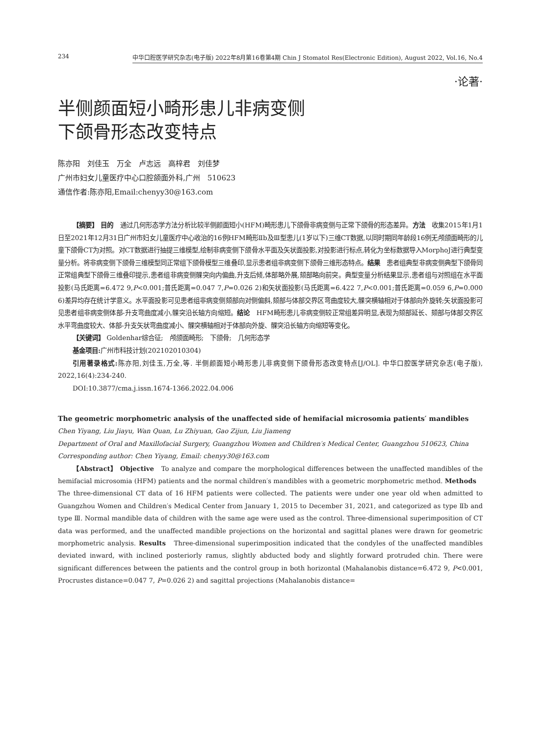234 中华口腔医学研究杂志(电子版) 2022年8月第16卷第4期 Chin J Stomatol Res(Electronic Edition), August 2022, Vol.16, No.4
·论著·
半侧颜面短小畸形患儿非病变侧
下颌骨形态改变特点
陈亦阳　刘佳玉　万全　卢志远　高梓君　刘佳梦
广州市妇女儿童医疗中心口腔颌面外科,广州　510623
通信作者:陈亦阳,Email:chenyy30@163.com
【摘要】 目的　通过几何形态学方法分析比较半侧颜面短小(HFM)畸形患儿下颌骨非病变侧与正常下颌骨的形态差异。方法　收集2015年1月1日至2021年12月31日广州市妇女儿童医疗中心收治的16例HFM畸形Ⅱb及Ⅲ型患儿(1岁以下)三维CT数据,以同时期同年龄段16例无颅颌面畸形的儿童下颌骨CT为对照。对CT数据进行抽提三维模型,绘制非病变侧下颌骨水平面及矢状面投影,对投影进行标点,转化为坐标数据导入MorphoJ进行典型变量分析。将非病变侧下颌骨三维模型同正常组下颌骨模型三维叠印,显示患者组非病变侧下颌骨三维形态特点。结果　患者组典型非病变侧典型下颌骨同正常组典型下颌骨三维叠印提示,患者组非病变侧髁突向内偏曲,升支后倾,体部略外展,颏部略向前突。典型变量分析结果显示,患者组与对照组在水平面投影(马氏距离=6.472 9,P<0.001;普氏距离=0.047 7,P=0.026 2)和矢状面投影(马氏距离=6.422 7,P<0.001;普氏距离=0.059 6,P=0.000 6)差异均存在统计学意义。水平面投影可见患者组非病变侧颏部向对侧偏斜,颏部与体部交界区弯曲度较大,髁突横轴相对于体部向外旋转;矢状面投影可见患者组非病变侧体部-升支弯曲度减小,髁突沿长轴方向缩短。结论　HFM畸形患儿非病变侧较正常组差异明显,表现为颏部延长、颏部与体部交界区水平弯曲度较大、体部-升支矢状弯曲度减小、髁突横轴相对于体部向外旋、髁突沿长轴方向缩短等变化。
【关键词】 Goldenhar综合征;　颅颌面畸形;　下颌骨;　几何形态学
基金项目: 广州市科技计划(202102010304)
引用著录格式: 陈亦阳,刘佳玉,万全,等. 半侧颜面短小畸形患儿非病变侧下颌骨形态改变特点[J/OL]. 中华口腔医学研究杂志(电子版), 2022,16(4):234-240.
DOI:10.3877/cma.j.issn.1674-1366.2022.04.006
The geometric morphometric analysis of the unaffected side of hemifacial microsomia patients′ mandibles
Chen Yiyang, Liu Jiayu, Wan Quan, Lu Zhiyuan, Gao Zijun, Liu Jiameng
Department of Oral and Maxillofacial Surgery, Guangzhou Women and Children′s Medical Center, Guangzhou 510623, China
Corresponding author: Chen Yiyang, Email: chenyy30@163.com
【Abstract】 Objective　To analyze and compare the morphological differences between the unaffected mandibles of the hemifacial microsomia (HFM) patients and the normal children′s mandibles with a geometric morphometric method. Methods　The three-dimensional CT data of 16 HFM patients were collected. The patients were under one year old when admitted to Guangzhou Women and Children′s Medical Center from January 1, 2015 to December 31, 2021, and categorized as type Ⅱb and type Ⅲ. Normal mandible data of children with the same age were used as the control. Three-dimensional superimposition of CT data was performed, and the unaffected mandible projections on the horizontal and sagittal planes were drawn for geometric morphometric analysis. Results　Three-dimensional superimposition indicated that the condyles of the unaffected mandibles deviated inward, with inclined posteriorly ramus, slightly abducted body and slightly forward protruded chin. There were significant differences between the patients and the control group in both horizontal (Mahalanobis distance=6.472 9, P<0.001, Procrustes distance=0.047 7, P=0.026 2) and sagittal projections (Mahalanobis distance=